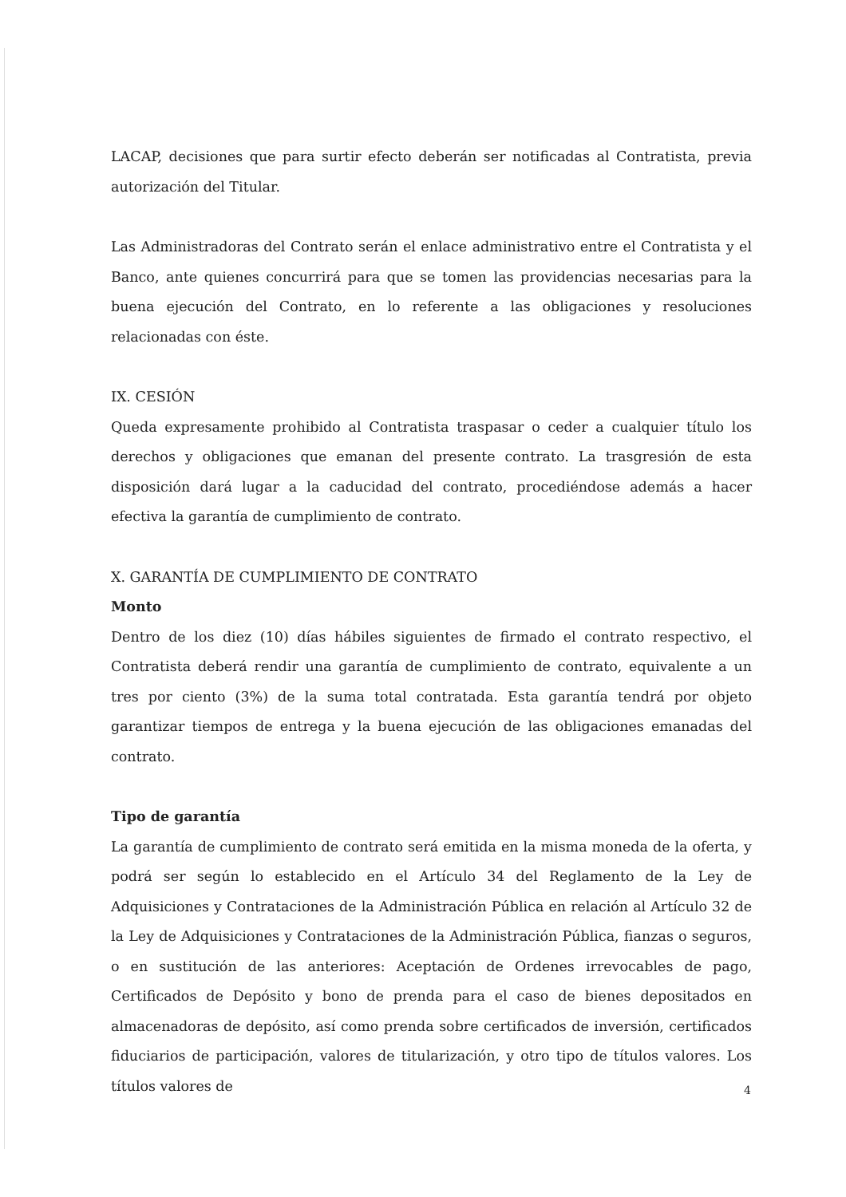LACAP, decisiones que para surtir efecto deberán ser notificadas al Contratista, previa autorización del Titular.
Las Administradoras del Contrato serán el enlace administrativo entre el Contratista y el Banco, ante quienes concurrirá para que se tomen las providencias necesarias para la buena ejecución del Contrato, en lo referente a las obligaciones y resoluciones relacionadas con éste.
IX. CESIÓN
Queda expresamente prohibido al Contratista traspasar o ceder a cualquier título los derechos y obligaciones que emanan del presente contrato. La trasgresión de esta disposición dará lugar a la caducidad del contrato, procediéndose además a hacer efectiva la garantía de cumplimiento de contrato.
X. GARANTÍA DE CUMPLIMIENTO DE CONTRATO
Monto
Dentro de los diez (10) días hábiles siguientes de firmado el contrato respectivo, el Contratista deberá rendir una garantía de cumplimiento de contrato, equivalente a un tres por ciento (3%) de la suma total contratada. Esta garantía tendrá por objeto garantizar tiempos de entrega y la buena ejecución de las obligaciones emanadas del contrato.
Tipo de garantía
La garantía de cumplimiento de contrato será emitida en la misma moneda de la oferta, y podrá ser según lo establecido en el Artículo 34 del Reglamento de la Ley de Adquisiciones y Contrataciones de la Administración Pública en relación al Artículo 32 de la Ley de Adquisiciones y Contrataciones de la Administración Pública, fianzas o seguros, o en sustitución de las anteriores: Aceptación de Ordenes irrevocables de pago, Certificados de Depósito y bono de prenda para el caso de bienes depositados en almacenadoras de depósito, así como prenda sobre certificados de inversión, certificados fiduciarios de participación, valores de titularización, y otro tipo de títulos valores. Los títulos valores de
4